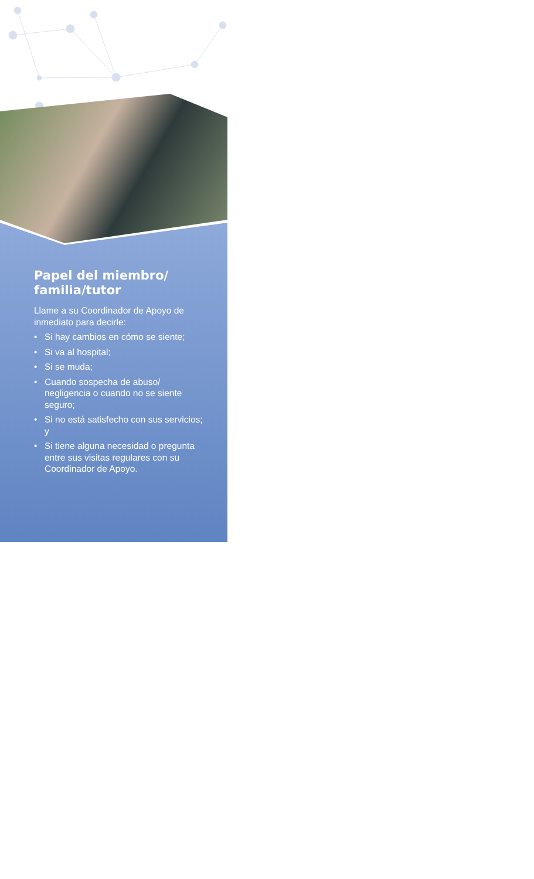Papel del miembro/ familia/tutor
Llame a su Coordinador de Apoyo de inmediato para decirle:
• Si hay cambios en cómo se siente;
• Si va al hospital;
• Si se muda;
• Cuando sospecha de abuso/ negligencia o cuando no se siente seguro;
• Si no está satisfecho con sus servicios; y
• Si tiene alguna necesidad o pregunta entre sus visitas regulares con su Coordinador de Apoyo.